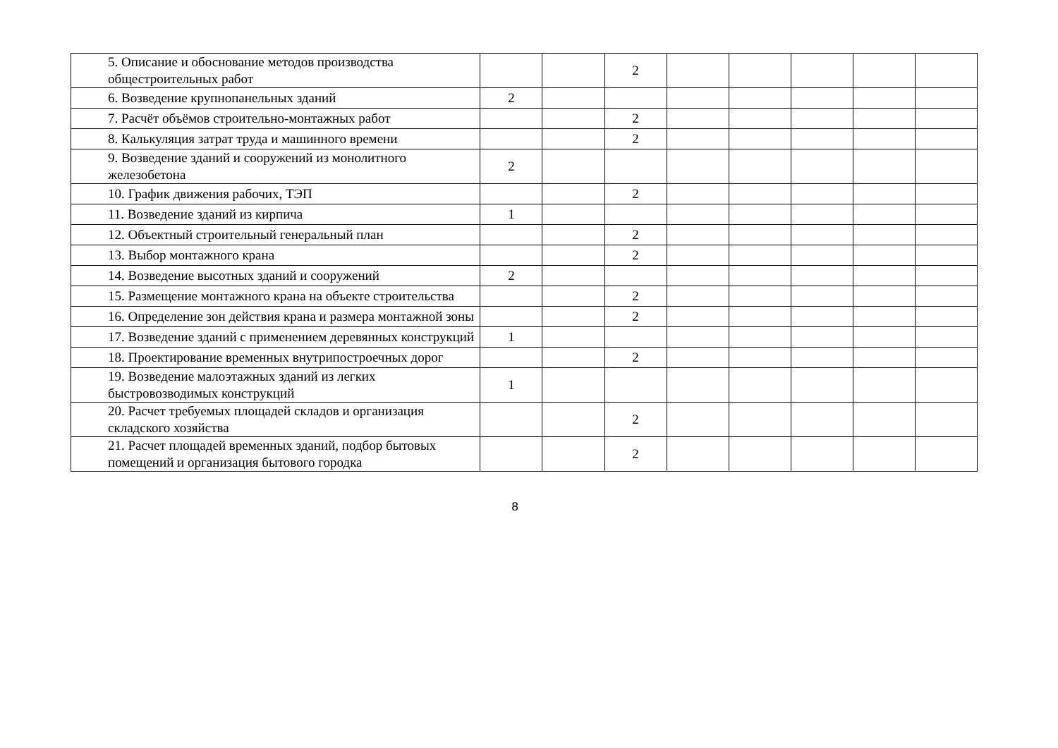| 5. Описание и обоснование методов производства общестроительных работ | | | 2 | | | | | |
| 6. Возведение крупнопанельных зданий | 2 | | | | | | | |
| 7. Расчёт объёмов строительно-монтажных работ | | | 2 | | | | | |
| 8. Калькуляция затрат труда и машинного времени | | | 2 | | | | | |
| 9. Возведение зданий и сооружений из монолитного железобетона | 2 | | | | | | | |
| 10. График движения рабочих, ТЭП | | | 2 | | | | | |
| 11. Возведение зданий из кирпича | 1 | | | | | | | |
| 12. Объектный строительный генеральный план | | | 2 | | | | | |
| 13. Выбор монтажного крана | | | 2 | | | | | |
| 14. Возведение высотных зданий и сооружений | 2 | | | | | | | |
| 15. Размещение монтажного крана на объекте строительства | | | 2 | | | | | |
| 16. Определение зон действия крана и размера монтажной зоны | | | 2 | | | | | |
| 17. Возведение зданий с применением деревянных конструкций | 1 | | | | | | | |
| 18. Проектирование временных внутрипостроечных дорог | | | 2 | | | | | |
| 19. Возведение малоэтажных зданий из легких быстровозводимых конструкций | 1 | | | | | | | |
| 20. Расчет требуемых площадей складов и организация складского хозяйства | | | 2 | | | | | |
| 21. Расчет площадей временных зданий, подбор бытовых помещений и организация бытового городка | | | 2 | | | | | |
8